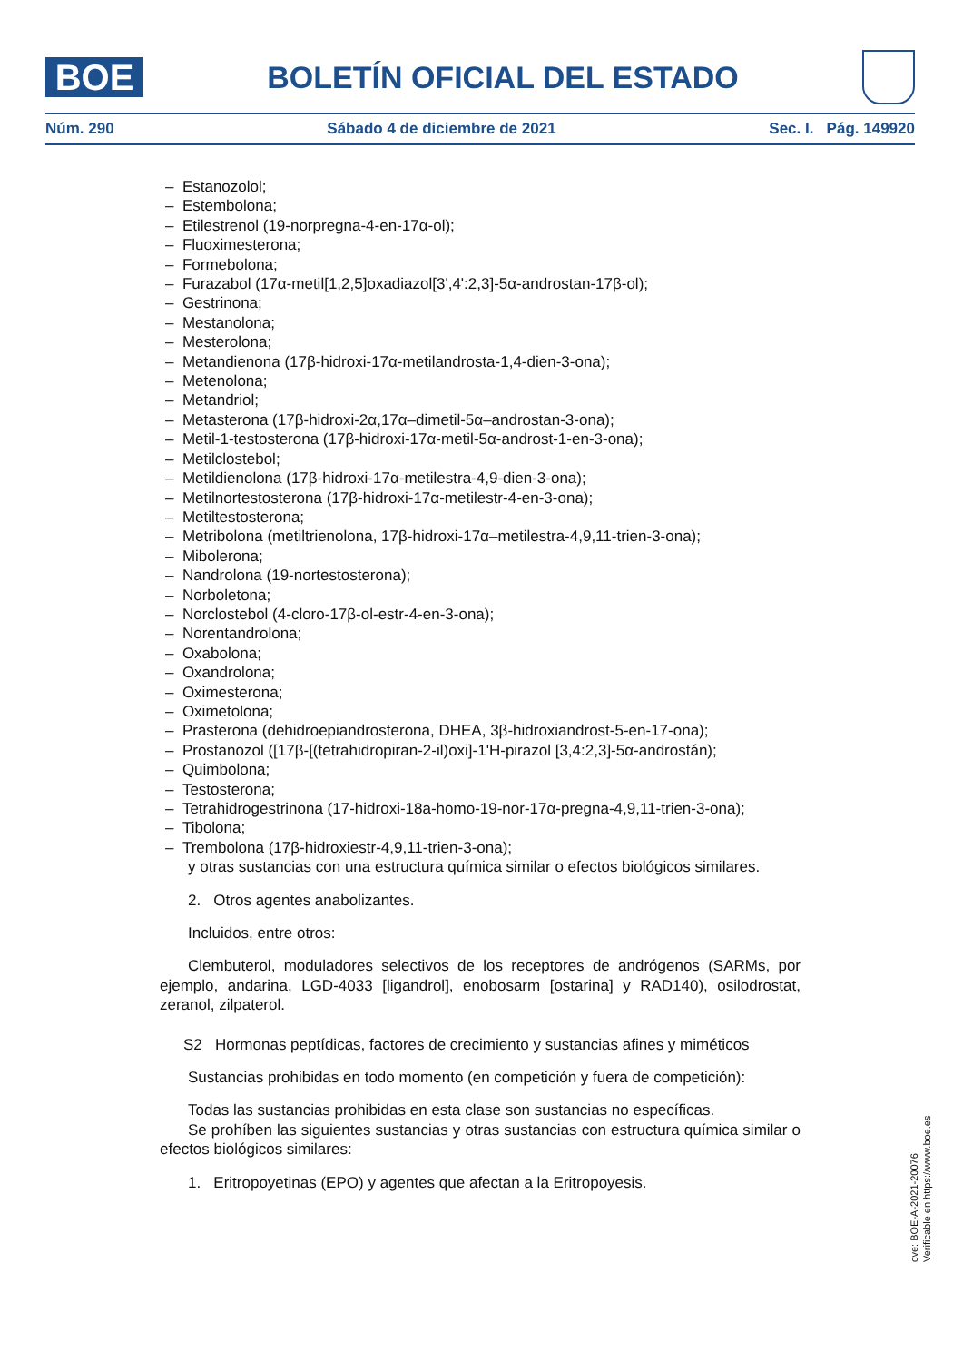BOE
BOLETÍN OFICIAL DEL ESTADO
Núm. 290 Sábado 4 de diciembre de 2021 Sec. I. Pág. 149920
– Estanozolol;
– Estembolona;
– Etilestrenol (19-norpregna-4-en-17α-ol);
– Fluoximesterona;
– Formebolona;
– Furazabol (17α-metil[1,2,5]oxadiazol[3',4':2,3]-5α-androstan-17β-ol);
– Gestrinona;
– Mestanolona;
– Mesterolona;
– Metandienona (17β-hidroxi-17α-metilandrosta-1,4-dien-3-ona);
– Metenolona;
– Metandriol;
– Metasterona (17β-hidroxi-2α,17α–dimetil-5α–androstan-3-ona);
– Metil-1-testosterona (17β-hidroxi-17α-metil-5α-androst-1-en-3-ona);
– Metilclostebol;
– Metildienolona (17β-hidroxi-17α-metilestra-4,9-dien-3-ona);
– Metilnortestosterona (17β-hidroxi-17α-metilestr-4-en-3-ona);
– Metiltestosterona;
– Metribolona (metiltrienolona, 17β-hidroxi-17α–metilestra-4,9,11-trien-3-ona);
– Mibolerona;
– Nandrolona (19-nortestosterona);
– Norboletona;
– Norclostebol (4-cloro-17β-ol-estr-4-en-3-ona);
– Norentandrolona;
– Oxabolona;
– Oxandrolona;
– Oximesterona;
– Oximetolona;
– Prasterona (dehidroepiandrosterona, DHEA, 3β-hidroxiandrost-5-en-17-ona);
– Prostanozol ([17β-[(tetrahidropiran-2-il)oxi]-1'H-pirazol [3,4:2,3]-5α-androstán);
– Quimbolona;
– Testosterona;
– Tetrahidrogestrinona (17-hidroxi-18a-homo-19-nor-17α-pregna-4,9,11-trien-3-ona);
– Tibolona;
– Trembolona (17β-hidroxiestr-4,9,11-trien-3-ona);
y otras sustancias con una estructura química similar o efectos biológicos similares.
2. Otros agentes anabolizantes.
Incluidos, entre otros:
Clembuterol, moduladores selectivos de los receptores de andrógenos (SARMs, por ejemplo, andarina, LGD-4033 [ligandrol], enobosarm [ostarina] y RAD140), osilodrostat, zeranol, zilpaterol.
S2 Hormonas peptídicas, factores de crecimiento y sustancias afines y miméticos
Sustancias prohibidas en todo momento (en competición y fuera de competición):
Todas las sustancias prohibidas en esta clase son sustancias no específicas.
Se prohíben las siguientes sustancias y otras sustancias con estructura química similar o efectos biológicos similares:
1. Eritropoyetinas (EPO) y agentes que afectan a la Eritropoyesis.
cve: BOE-A-2021-20076
Verificable en https://www.boe.es